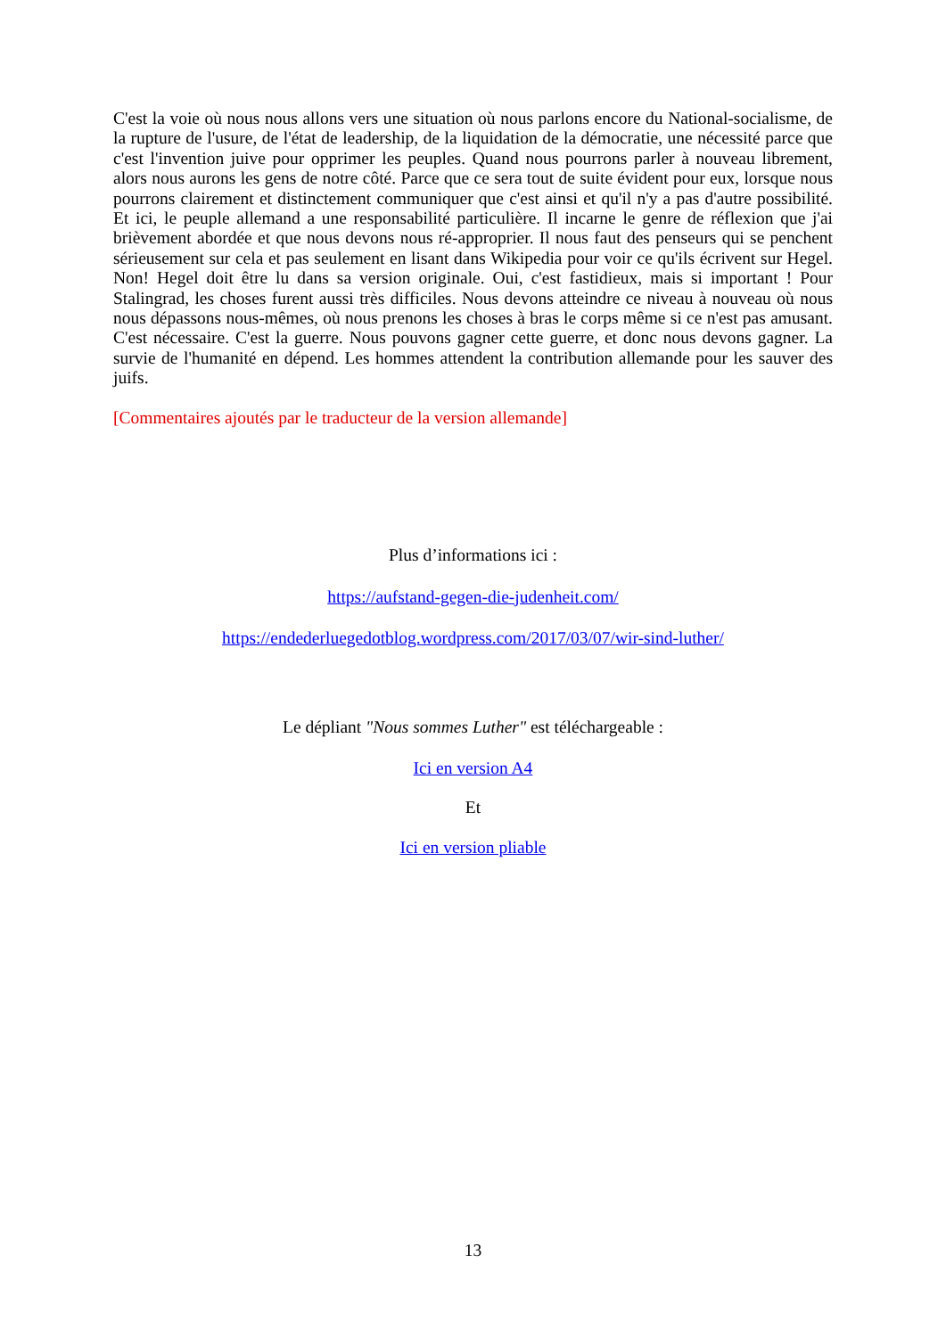C'est la voie où nous nous allons vers une situation où nous parlons encore du National-socialisme, de la rupture de l'usure, de l'état de leadership, de la liquidation de la démocratie, une nécessité parce que c'est l'invention juive pour opprimer les peuples. Quand nous pourrons parler à nouveau librement, alors nous aurons les gens de notre côté. Parce que ce sera tout de suite évident pour eux, lorsque nous pourrons clairement et distinctement communiquer que c'est ainsi et qu'il n'y a pas d'autre possibilité. Et ici, le peuple allemand a une responsabilité particulière. Il incarne le genre de réflexion que j'ai brièvement abordée et que nous devons nous ré-approprier. Il nous faut des penseurs qui se penchent sérieusement sur cela et pas seulement en lisant dans Wikipedia pour voir ce qu'ils écrivent sur Hegel. Non! Hegel doit être lu dans sa version originale. Oui, c'est fastidieux, mais si important ! Pour Stalingrad, les choses furent aussi très difficiles. Nous devons atteindre ce niveau à nouveau où nous nous dépassons nous-mêmes, où nous prenons les choses à bras le corps même si ce n'est pas amusant. C'est nécessaire. C'est la guerre. Nous pouvons gagner cette guerre, et donc nous devons gagner. La survie de l'humanité en dépend. Les hommes attendent la contribution allemande pour les sauver des juifs.
[Commentaires ajoutés par le traducteur de la version allemande]
Plus d’informations ici :
https://aufstand-gegen-die-judenheit.com/
https://endederluegedotblog.wordpress.com/2017/03/07/wir-sind-luther/
Le dépliant "Nous sommes Luther" est téléchargeable :
Ici en version A4
Et
Ici en version pliable
13